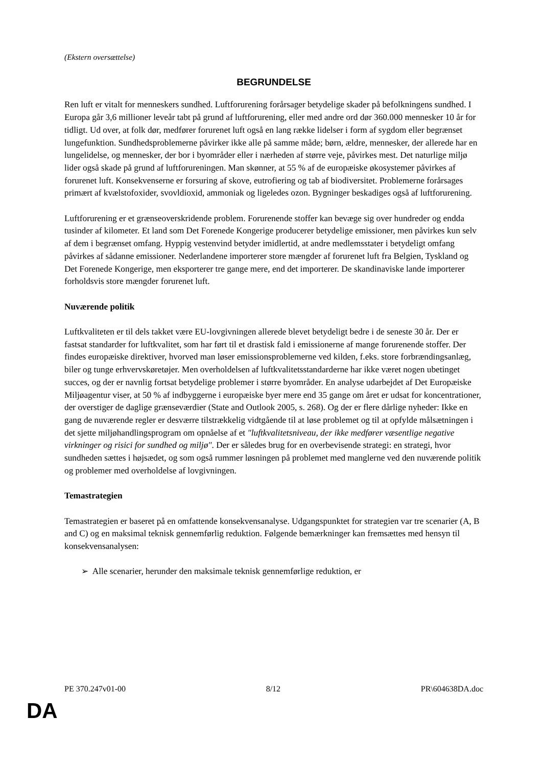(Ekstern oversættelse)
BEGRUNDELSE
Ren luft er vitalt for menneskers sundhed. Luftforurening forårsager betydelige skader på befolkningens sundhed. I Europa går 3,6 millioner leveår tabt på grund af luftforurening, eller med andre ord dør 360.000 mennesker 10 år for tidligt. Ud over, at folk dør, medfører forurenet luft også en lang række lidelser i form af sygdom eller begrænset lungefunktion. Sundhedsproblemerne påvirker ikke alle på samme måde; børn, ældre, mennesker, der allerede har en lungelidelse, og mennesker, der bor i byområder eller i nærheden af større veje, påvirkes mest. Det naturlige miljø lider også skade på grund af luftforureningen. Man skønner, at 55 % af de europæiske økosystemer påvirkes af forurenet luft. Konsekvenserne er forsuring af skove, eutrofiering og tab af biodiversitet. Problemerne forårsages primært af kvælstofoxider, svovldioxid, ammoniak og ligeledes ozon. Bygninger beskadiges også af luftforurening.
Luftforurening er et grænseoverskridende problem. Forurenende stoffer kan bevæge sig over hundreder og endda tusinder af kilometer. Et land som Det Forenede Kongerige producerer betydelige emissioner, men påvirkes kun selv af dem i begrænset omfang. Hyppig vestenvind betyder imidlertid, at andre medlemsstater i betydeligt omfang påvirkes af sådanne emissioner. Nederlandene importerer store mængder af forurenet luft fra Belgien, Tyskland og Det Forenede Kongerige, men eksporterer tre gange mere, end det importerer. De skandinaviske lande importerer forholdsvis store mængder forurenet luft.
Nuværende politik
Luftkvaliteten er til dels takket være EU-lovgivningen allerede blevet betydeligt bedre i de seneste 30 år. Der er fastsat standarder for luftkvalitet, som har ført til et drastisk fald i emissionerne af mange forurenende stoffer. Der findes europæiske direktiver, hvorved man løser emissionsproblemerne ved kilden, f.eks. store forbrændingsanlæg, biler og tunge erhvervskøretøjer. Men overholdelsen af luftkvalitetsstandarderne har ikke været nogen ubetinget succes, og der er navnlig fortsat betydelige problemer i større byområder. En analyse udarbejdet af Det Europæiske Miljøagentur viser, at 50 % af indbyggerne i europæiske byer mere end 35 gange om året er udsat for koncentrationer, der overstiger de daglige grænseværdier (State and Outlook 2005, s. 268). Og der er flere dårlige nyheder: Ikke en gang de nuværende regler er desværre tilstrækkelig vidtgående til at løse problemet og til at opfylde målsætningen i det sjette miljøhandlingsprogram om opnåelse af et "luftkvalitetsniveau, der ikke medfører væsentlige negative virkninger og risici for sundhed og miljø". Der er således brug for en overbevisende strategi: en strategi, hvor sundheden sættes i højsædet, og som også rummer løsningen på problemet med manglerne ved den nuværende politik og problemer med overholdelse af lovgivningen.
Temastrategien
Temastrategien er baseret på en omfattende konsekvensanalyse. Udgangspunktet for strategien var tre scenarier (A, B and C) og en maksimal teknisk gennemførlig reduktion. Følgende bemærkninger kan fremsættes med hensyn til konsekvensanalysen:
➢ Alle scenarier, herunder den maksimale teknisk gennemførlige reduktion, er
PE 370.247v01-00 8/12 PR\604638DA.doc
DA